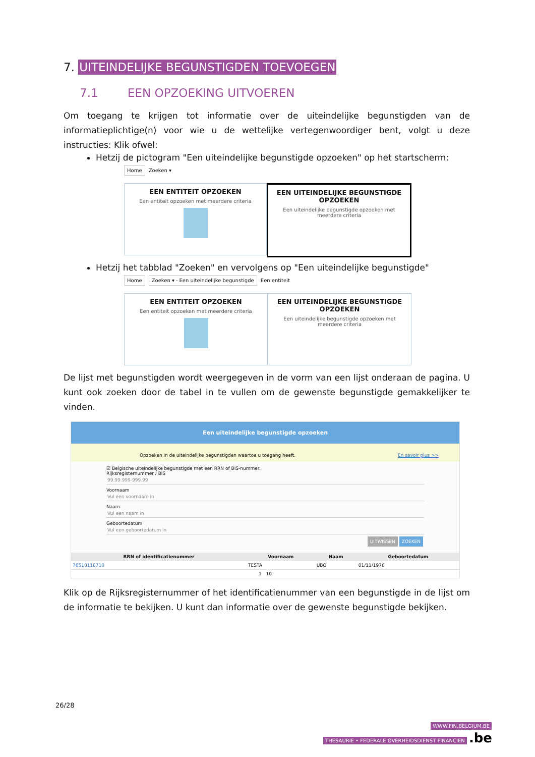7. UITEINDELIJKE BEGUNSTIGDEN TOEVOEGEN
7.1 EEN OPZOEKING UITVOEREN
Om toegang te krijgen tot informatie over de uiteindelijke begunstigden van de informatieplichtige(n) voor wie u de wettelijke vertegenwoordiger bent, volgt u deze instructies: Klik ofwel:
Hetzij de pictogram "Een uiteindelijke begunstigde opzoeken" op het startscherm:
Home Zoeken ▾
EEN ENTITEIT OPZOEKEN
Een entiteit opzoeken met meerdere criteria
EEN UITEINDELIJKE BEGUNSTIGDE OPZOEKEN
Een uiteindelijke begunstigde opzoeken met meerdere criteria
Hetzij het tabblad "Zoeken" en vervolgens op "Een uiteindelijke begunstigde"
Home Zoeken ▾ · Een uiteindelijke begunstigde Een entiteit
EEN ENTITEIT OPZOEKEN
Een entiteit opzoeken met meerdere criteria
EEN UITEINDELIJKE BEGUNSTIGDE OPZOEKEN
Een uiteindelijke begunstigde opzoeken met meerdere criteria
De lijst met begunstigden wordt weergegeven in de vorm van een lijst onderaan de pagina. U kunt ook zoeken door de tabel in te vullen om de gewenste begunstigde gemakkelijker te vinden.
Een uiteindelijke begunstigde opzoeken
Opzoeken in de uiteindelijke begunstigden waartoe u toegang heeft. En savoir plus >>
☑ Belgische uiteindelijke begunstigde met een RRN of BIS-nummer.
Rijksregisternummer / BIS
99.99.999-999.99
Voornaam
Vul een voornaam in
Naam
Vul een naam in
Geboortedatum
Vul een geboortedatum in
UITWISSEN ZOEKEN
| RRN of identificatienummer | Voornaam | Naam | Geboortedatum |
| --- | --- | --- | --- |
| 76510116710 | TESTA | UBO | 01/11/1976 |
| 1 10 | | | |
Klik op de Rijksregisternummer of het identificatienummer van een begunstigde in de lijst om de informatie te bekijken. U kunt dan informatie over de gewenste begunstigde bekijken.
26/28
WWW.FIN.BELGIUM.BE
THESAURIE • FEDERALE OVERHEIDSDIENST FINANCIEN .be